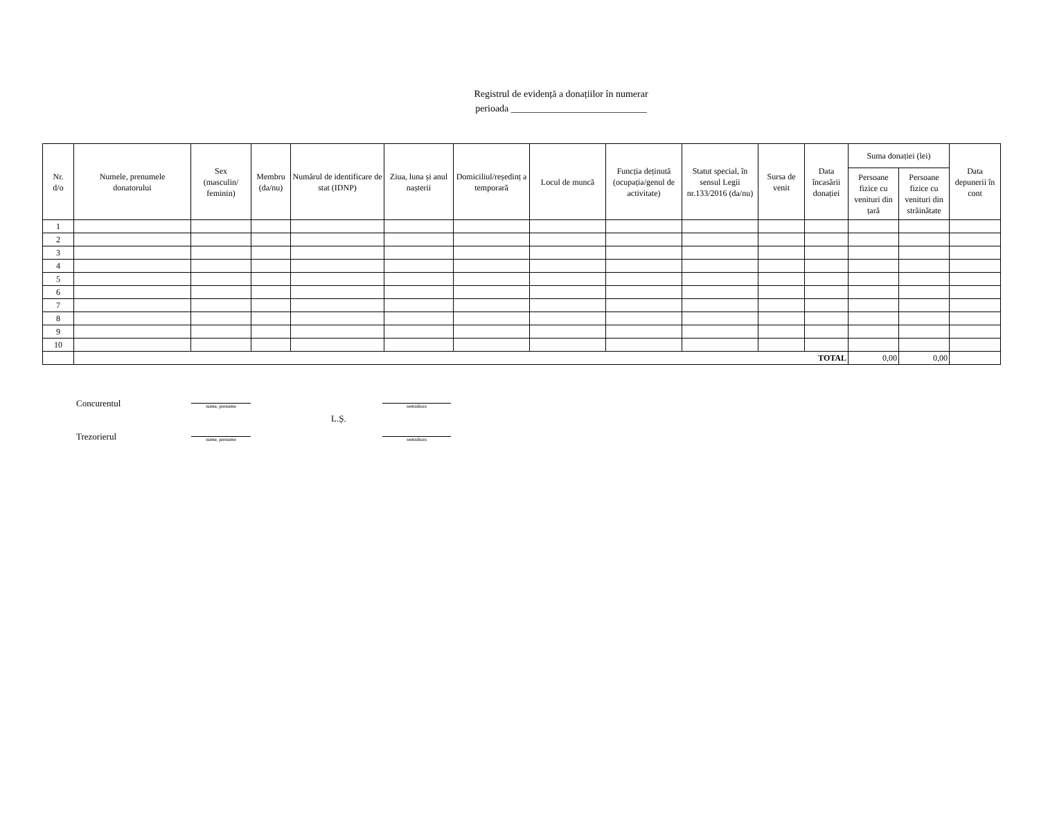Registrul de evidență a donațiilor în numerar
perioada ____________________________
| Nr. d/o | Numele, prenumele donatorului | Sex (masculin/ feminin) | Membru (da/nu) | Numărul de identificare de stat (IDNP) | Ziua, luna și anul nașterii | Domiciliul/reședinț a temporară | Locul de muncă | Funcția deținută (ocupația/genul de activitate) | Statut special, în sensul Legii nr.133/2016 (da/nu) | Sursa de venit | Data încasării donației | Suma donației (lei) | | Data depunerii în cont |
| --- | --- | --- | --- | --- | --- | --- | --- | --- | --- | --- | --- | --- | --- | --- |
| | | | | | | | | | | | | Persoane fizice cu venituri din țară | Persoane fizice cu venituri din străinătate | |
| 1 | | | | | | | | | | | | | | |
| 2 | | | | | | | | | | | | | | |
| 3 | | | | | | | | | | | | | | |
| 4 | | | | | | | | | | | | | | |
| 5 | | | | | | | | | | | | | | |
| 6 | | | | | | | | | | | | | | |
| 7 | | | | | | | | | | | | | | |
| 8 | | | | | | | | | | | | | | |
| 9 | | | | | | | | | | | | | | |
| 10 | | | | | | | | | | | | | | |
| | TOTAL | | | | | | | | | | | 0,00 | 0,00 | |
Concurentul
nume, prenume
semnătura
L.Ș.
Trezorierul
nume, prenume
semnătura